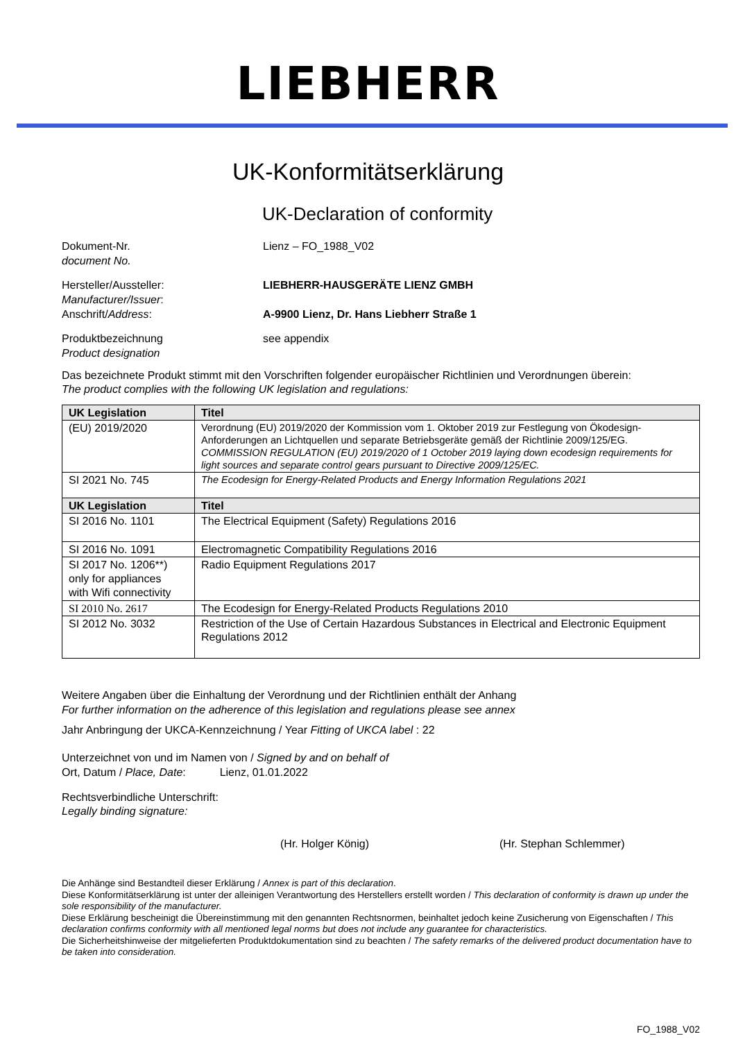LIEBHERR
UK-Konformitätserklärung
UK-Declaration of conformity
Dokument-Nr.
document No.
Lienz – FO_1988_V02
Hersteller/Aussteller:
Manufacturer/Issuer:
Anschrift/Address:
LIEBHERR-HAUSGERÄTE LIENZ GMBH
A-9900 Lienz, Dr. Hans Liebherr Straße 1
Produktbezeichnung
Product designation
see appendix
Das bezeichnete Produkt stimmt mit den Vorschriften folgender europäischer Richtlinien und Verordnungen überein:
The product complies with the following UK legislation and regulations:
| UK Legislation | Titel |
| --- | --- |
| (EU) 2019/2020 | Verordnung (EU) 2019/2020 der Kommission vom 1. Oktober 2019 zur Festlegung von Ökodesign-Anforderungen an Lichtquellen und separate Betriebsgeräte gemäß der Richtlinie 2009/125/EG. COMMISSION REGULATION (EU) 2019/2020 of 1 October 2019 laying down ecodesign requirements for light sources and separate control gears pursuant to Directive 2009/125/EC. |
| SI 2021 No. 745 | The Ecodesign for Energy-Related Products and Energy Information Regulations 2021 |
| UK Legislation | Titel |
| SI 2016 No. 1101 | The Electrical Equipment (Safety) Regulations 2016 |
| SI 2016 No. 1091 | Electromagnetic Compatibility Regulations 2016 |
| SI 2017 No. 1206**) only for appliances with Wifi connectivity | Radio Equipment Regulations 2017 |
| SI 2010 No. 2617 | The Ecodesign for Energy-Related Products Regulations 2010 |
| SI 2012 No. 3032 | Restriction of the Use of Certain Hazardous Substances in Electrical and Electronic Equipment Regulations 2012 |
Weitere Angaben über die Einhaltung der Verordnung und der Richtlinien enthält der Anhang
For further information on the adherence of this legislation and regulations please see annex
Jahr Anbringung der UKCA-Kennzeichnung / Year Fitting of UKCA label : 22
Unterzeichnet von und im Namen von / Signed by and on behalf of
Ort, Datum / Place, Date: Lienz, 01.01.2022
Rechtsverbindliche Unterschrift:
Legally binding signature:
(Hr. Holger König) (Hr. Stephan Schlemmer)
Die Anhänge sind Bestandteil dieser Erklärung / Annex is part of this declaration.
Diese Konformitätserklärung ist unter der alleinigen Verantwortung des Herstellers erstellt worden / This declaration of conformity is drawn up under the sole responsibility of the manufacturer.
Diese Erklärung bescheinigt die Übereinstimmung mit den genannten Rechtsnormen, beinhaltet jedoch keine Zusicherung von Eigenschaften / This declaration confirms conformity with all mentioned legal norms but does not include any guarantee for characteristics.
Die Sicherheitshinweise der mitgelieferten Produktdokumentation sind zu beachten / The safety remarks of the delivered product documentation have to be taken into consideration.
FO_1988_V02